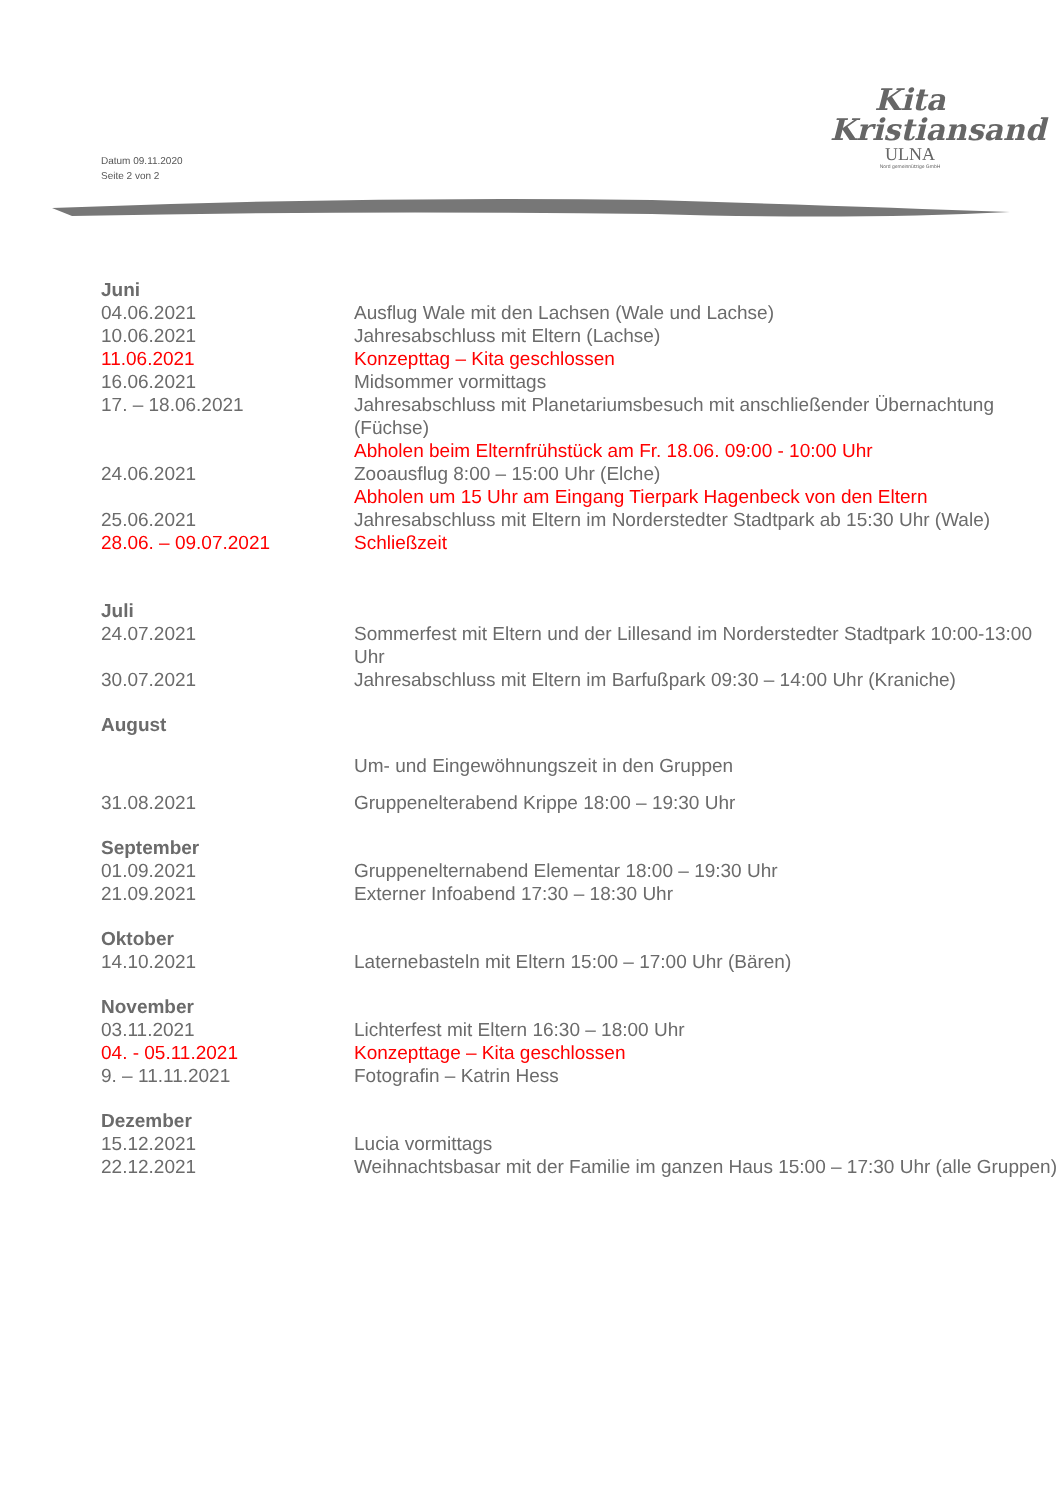Datum 09.11.2020
Seite 2 von 2
Kita
Kristiansand
ULNA
Nord gemeinnützige GmbH
| Juni | |
| 04.06.2021 | Ausflug Wale mit den Lachsen (Wale und Lachse) |
| 10.06.2021 | Jahresabschluss mit Eltern (Lachse) |
| 11.06.2021 | Konzepttag – Kita geschlossen |
| 16.06.2021 | Midsommer vormittags |
| 17. – 18.06.2021 | Jahresabschluss mit Planetariumsbesuch mit anschließender Übernachtung (Füchse) Abholen beim Elternfrühstück am Fr. 18.06. 09:00 - 10:00 Uhr |
| 24.06.2021 | Zooausflug 8:00 – 15:00 Uhr (Elche) Abholen um 15 Uhr am Eingang Tierpark Hagenbeck von den Eltern |
| 25.06.2021 | Jahresabschluss mit Eltern im Norderstedter Stadtpark ab 15:30 Uhr (Wale) |
| 28.06. – 09.07.2021 | Schließzeit |
| Juli | |
| 24.07.2021 | Sommerfest mit Eltern und der Lillesand im Norderstedter Stadtpark 10:00-13:00 Uhr |
| 30.07.2021 | Jahresabschluss mit Eltern im Barfußpark 09:30 – 14:00 Uhr (Kraniche) |
| August | |
| | Um- und Eingewöhnungszeit in den Gruppen |
| 31.08.2021 | Gruppenelterabend Krippe 18:00 – 19:30 Uhr |
| September | |
| 01.09.2021 | Gruppenelternabend Elementar 18:00 – 19:30 Uhr |
| 21.09.2021 | Externer Infoabend 17:30 – 18:30 Uhr |
| Oktober | |
| 14.10.2021 | Laternebasteln mit Eltern 15:00 – 17:00 Uhr (Bären) |
| November | |
| 03.11.2021 | Lichterfest mit Eltern 16:30 – 18:00 Uhr |
| 04. - 05.11.2021 | Konzepttage – Kita geschlossen |
| 9. – 11.11.2021 | Fotografin – Katrin Hess |
| Dezember | |
| 15.12.2021 | Lucia vormittags |
| 22.12.2021 | Weihnachtsbasar mit der Familie im ganzen Haus 15:00 – 17:30 Uhr (alle Gruppen) |